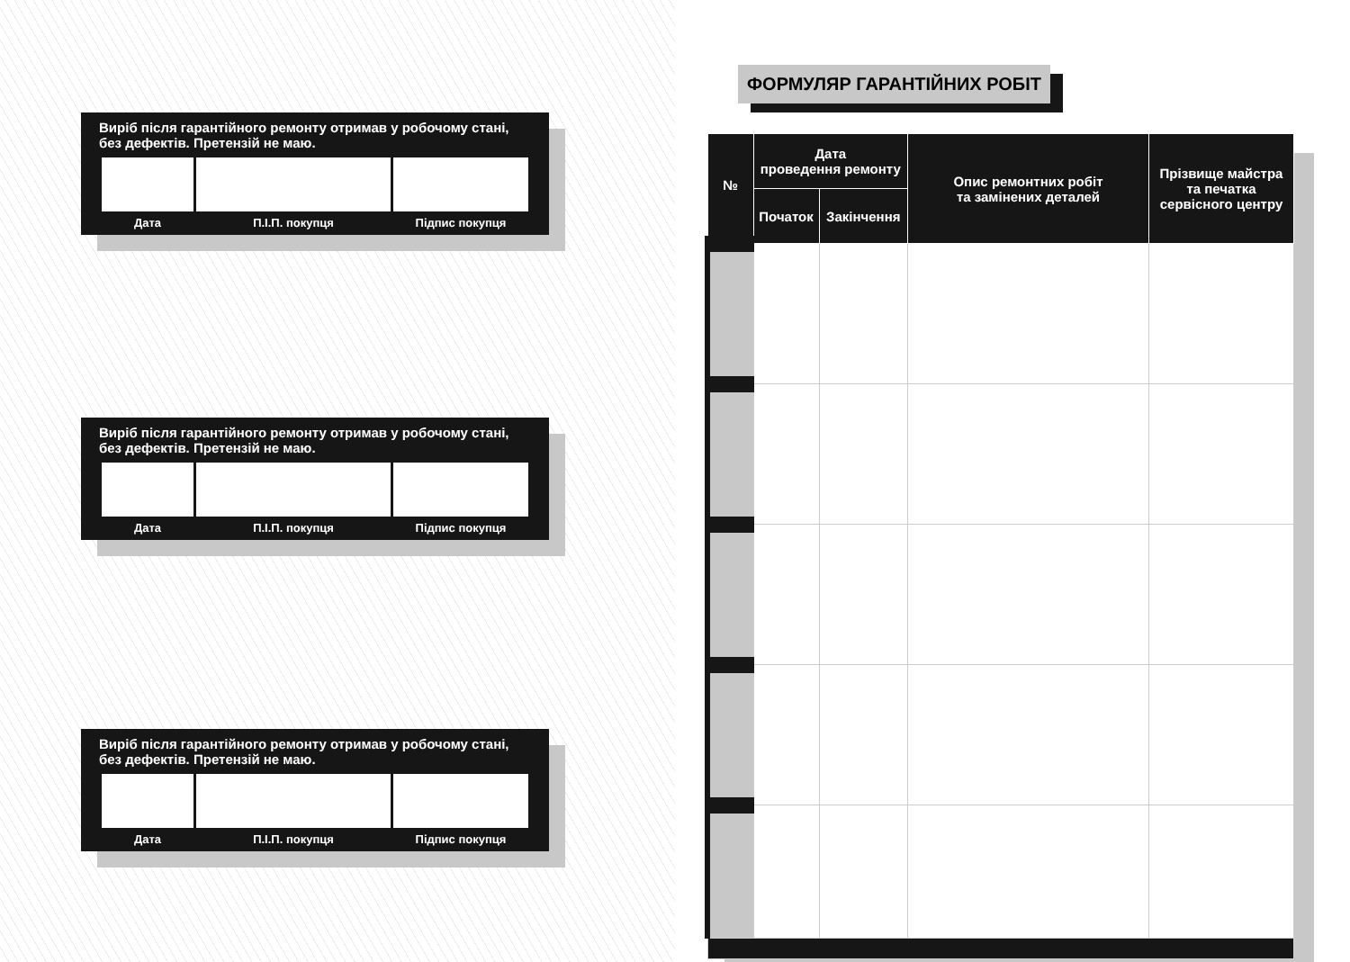Виріб після гарантійного ремонту отримав у робочому стані, без дефектів. Претензій не маю.
| Дата | П.І.П. покупця | Підпис покупця |
Виріб після гарантійного ремонту отримав у робочому стані, без дефектів. Претензій не маю.
| Дата | П.І.П. покупця | Підпис покупця |
Виріб після гарантійного ремонту отримав у робочому стані, без дефектів. Претензій не маю.
| Дата | П.І.П. покупця | Підпис покупця |
ФОРМУЛЯР ГАРАНТІЙНИХ РОБІТ
| № | Дата проведення ремонту | | Опис ремонтних робіт та замінених деталей | Прізвище майстра та печатка сервісного центру |
| --- | --- | --- | --- | --- |
| | Початок | Закінчення | | |